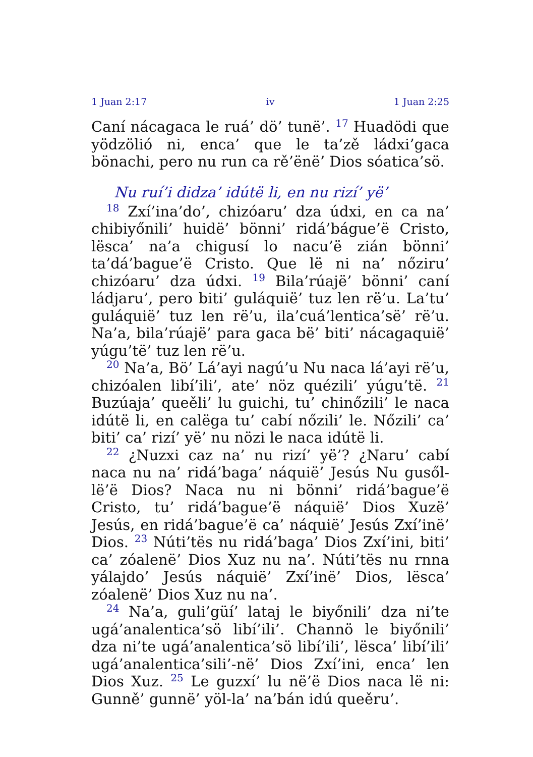1 Juan 2:17 iv 1 Juan 2:25
Caní nácagaca le ruá’ dö’ tunë’. <sup>17</sup> Huadödi que yödzölió ni, enca’ que le ta’zě ládxi’gaca bönachi, pero nu run ca rě’ënë’ Dios sóatica’sö.
Nu ruí’i didza’ idútë li, en nu rizí’ yë’
<sup>18</sup> Zxí’ina’do’, chizóaru’ dza údxi, en ca na’ chibiyőnili’ huidë’ bönni’ ridá’bágue’ë Cristo, lësca’ na’a chigusí lo nacu’ë zián bönni’ ta’dá’bague’ë Cristo. Que lë ni na’ nőziru’ chizóaru’ dza údxi. <sup>19</sup> Bila’rúajë’ bönni’ caní ládjaru’, pero biti’ guláquië’ tuz len rë’u. La’tu’ guláquië’ tuz len rë’u, ila’cuá’lentica’së’ rë’u. Na’a, bila’rúajë’ para gaca bë’ biti’ nácagaquië’ yúgu’të’ tuz len rë’u.
<sup>20</sup> Na’a, Bö’ Lá’ayi nagú’u Nu naca lá’ayi rë’u, chizóalen libí’ili’, ate’ nöz quézili’ yúgu’të. <sup>21</sup> Buzúaja’ queěli’ lu guichi, tu’ chinőzili’ le naca idútë li, en calëga tu’ cabí nőzili’ le. Nőzili’ ca’ biti’ ca’ rizí’ yë’ nu nözi le naca idútë li.
<sup>22</sup> ¿Nuzxi caz na’ nu rizí’ yë’? ¿Naru’ cabí naca nu na’ ridá’baga’ náquië’ Jesús Nu gusől-lë’ë Dios? Naca nu ni bönni’ ridá’bague’ë Cristo, tu’ ridá’bague’ë náquië’ Dios Xuzë’ Jesús, en ridá’bague’ë ca’ náquië’ Jesús Zxí’inë’ Dios. <sup>23</sup> Núti’tës nu ridá’baga’ Dios Zxí’ini, biti’ ca’ zóalenë’ Dios Xuz nu na’. Núti’tës nu rnna yálajdo’ Jesús náquië’ Zxí’inë’ Dios, lësca’ zóalenë’ Dios Xuz nu na’.
<sup>24</sup> Na’a, guli’güí’ lataj le biyőnili’ dza ni’te ugá’analentica’sö libí’ili’. Channö le biyőnili’ dza ni’te ugá’analentica’sö libí’ili’, lësca’ libí’ili’ ugá’analentica’sili’-në’ Dios Zxí’ini, enca’ len Dios Xuz. <sup>25</sup> Le guzxí’ lu në’ë Dios naca lë ni: Gunně’ gunnë’ yöl-la’ na’bán idú queěru’.